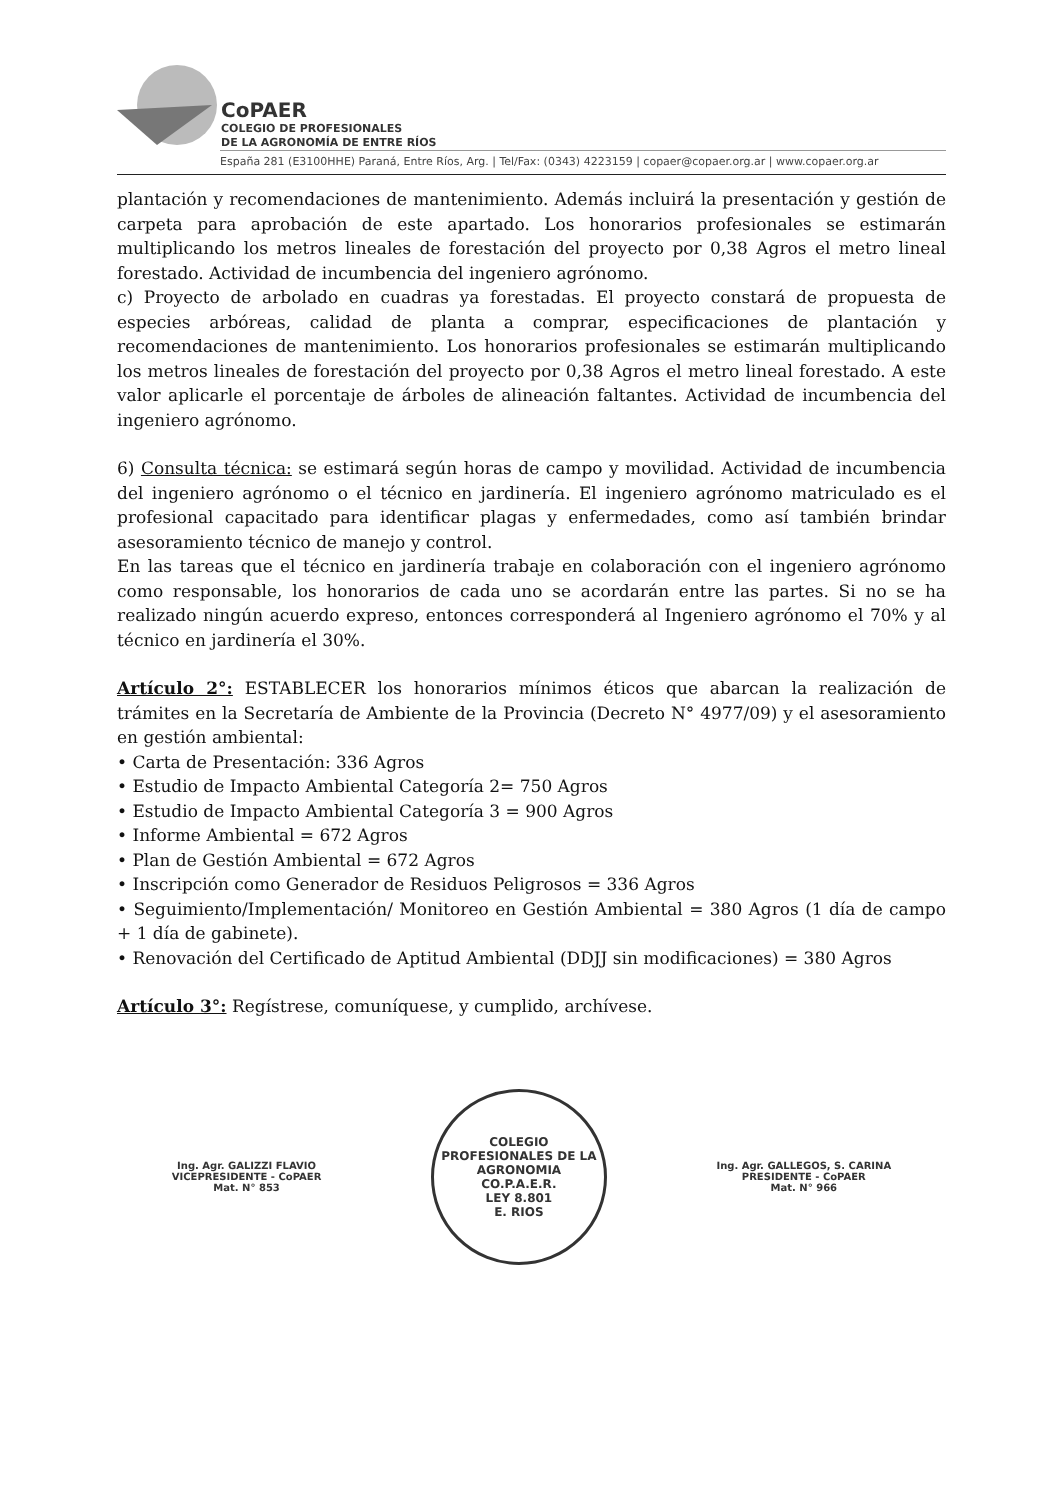CoPAER
COLEGIO DE PROFESIONALES
DE LA AGRONOMÍA DE ENTRE RÍOS
España 281 (E3100HHE) Paraná, Entre Ríos, Arg. | Tel/Fax: (0343) 4223159 | copaer@copaer.org.ar | www.copaer.org.ar
plantación y recomendaciones de mantenimiento. Además incluirá la presentación y gestión de carpeta para aprobación de este apartado. Los honorarios profesionales se estimarán multiplicando los metros lineales de forestación del proyecto por 0,38 Agros el metro lineal forestado. Actividad de incumbencia del ingeniero agrónomo.
c) Proyecto de arbolado en cuadras ya forestadas. El proyecto constará de propuesta de especies arbóreas, calidad de planta a comprar, especificaciones de plantación y recomendaciones de mantenimiento. Los honorarios profesionales se estimarán multiplicando los metros lineales de forestación del proyecto por 0,38 Agros el metro lineal forestado. A este valor aplicarle el porcentaje de árboles de alineación faltantes. Actividad de incumbencia del ingeniero agrónomo.
6) Consulta técnica: se estimará según horas de campo y movilidad. Actividad de incumbencia del ingeniero agrónomo o el técnico en jardinería. El ingeniero agrónomo matriculado es el profesional capacitado para identificar plagas y enfermedades, como así también brindar asesoramiento técnico de manejo y control.
En las tareas que el técnico en jardinería trabaje en colaboración con el ingeniero agrónomo como responsable, los honorarios de cada uno se acordarán entre las partes. Si no se ha realizado ningún acuerdo expreso, entonces corresponderá al Ingeniero agrónomo el 70% y al técnico en jardinería el 30%.
Artículo 2°: ESTABLECER los honorarios mínimos éticos que abarcan la realización de trámites en la Secretaría de Ambiente de la Provincia (Decreto N° 4977/09) y el asesoramiento en gestión ambiental:
• Carta de Presentación: 336 Agros
• Estudio de Impacto Ambiental Categoría 2= 750 Agros
• Estudio de Impacto Ambiental Categoría 3 = 900 Agros
• Informe Ambiental = 672 Agros
• Plan de Gestión Ambiental = 672 Agros
• Inscripción como Generador de Residuos Peligrosos = 336 Agros
• Seguimiento/Implementación/ Monitoreo en Gestión Ambiental = 380 Agros (1 día de campo + 1 día de gabinete).
• Renovación del Certificado de Aptitud Ambiental (DDJJ sin modificaciones) = 380 Agros
Artículo 3°: Regístrese, comuníquese, y cumplido, archívese.
Ing. Agr. GALIZZI FLAVIO
VICEPRESIDENTE - CoPAER
Mat. N° 853
COLEGIO PROFESIONALES DE LA AGRONOMIA
CO.P.A.E.R.
LEY 8.801
E. RIOS
Ing. Agr. GALLEGOS, S. CARINA
PRESIDENTE - CoPAER
Mat. N° 966